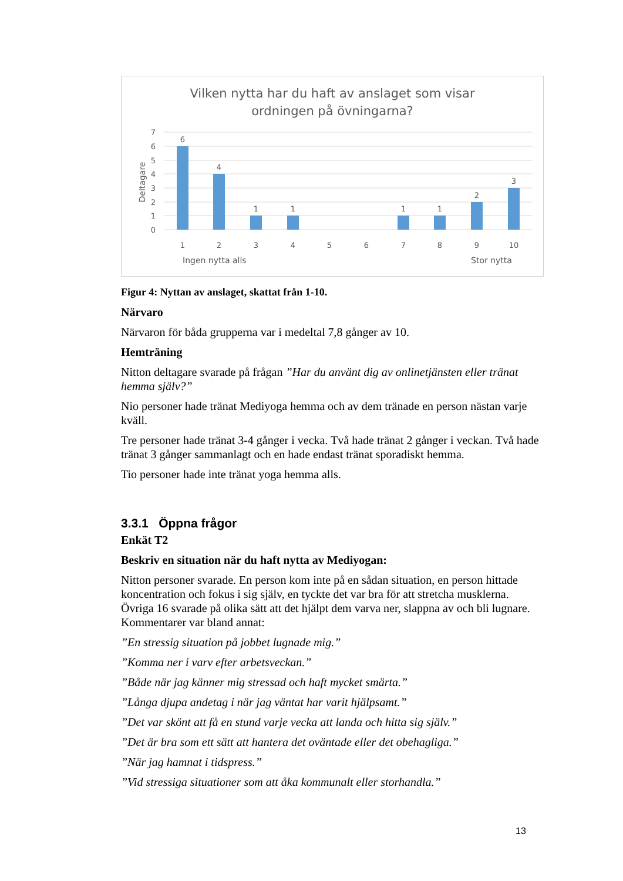Vilken nytta har du haft av anslaget som visar
ordningen på övningarna?
7
6
5
4
3
2
1
0
Deltagare
6
4
1
1
1
1
2
3
1
2
3
4
5
6
7
8
9
10
Ingen nytta alls
Stor nytta
Figur 4: Nyttan av anslaget, skattat från 1-10.
Närvaro
Närvaron för båda grupperna var i medeltal 7,8 gånger av 10.
Hemträning
Nitton deltagare svarade på frågan ”Har du använt dig av onlinetjänsten eller tränat hemma själv?”
Nio personer hade tränat Mediyoga hemma och av dem tränade en person nästan varje kväll.
Tre personer hade tränat 3-4 gånger i vecka. Två hade tränat 2 gånger i veckan. Två hade tränat 3 gånger sammanlagt och en hade endast tränat sporadiskt hemma.
Tio personer hade inte tränat yoga hemma alls.
3.3.1 Öppna frågor
Enkät T2
Beskriv en situation när du haft nytta av Mediyogan:
Nitton personer svarade. En person kom inte på en sådan situation, en person hittade koncentration och fokus i sig själv, en tyckte det var bra för att stretcha musklerna. Övriga 16 svarade på olika sätt att det hjälpt dem varva ner, slappna av och bli lugnare. Kommentarer var bland annat:
”En stressig situation på jobbet lugnade mig.”
”Komma ner i varv efter arbetsveckan.”
”Både när jag känner mig stressad och haft mycket smärta.”
”Långa djupa andetag i när jag väntat har varit hjälpsamt.”
”Det var skönt att få en stund varje vecka att landa och hitta sig själv.”
”Det är bra som ett sätt att hantera det oväntade eller det obehagliga.”
”När jag hamnat i tidspress.”
”Vid stressiga situationer som att åka kommunalt eller storhandla.”
13